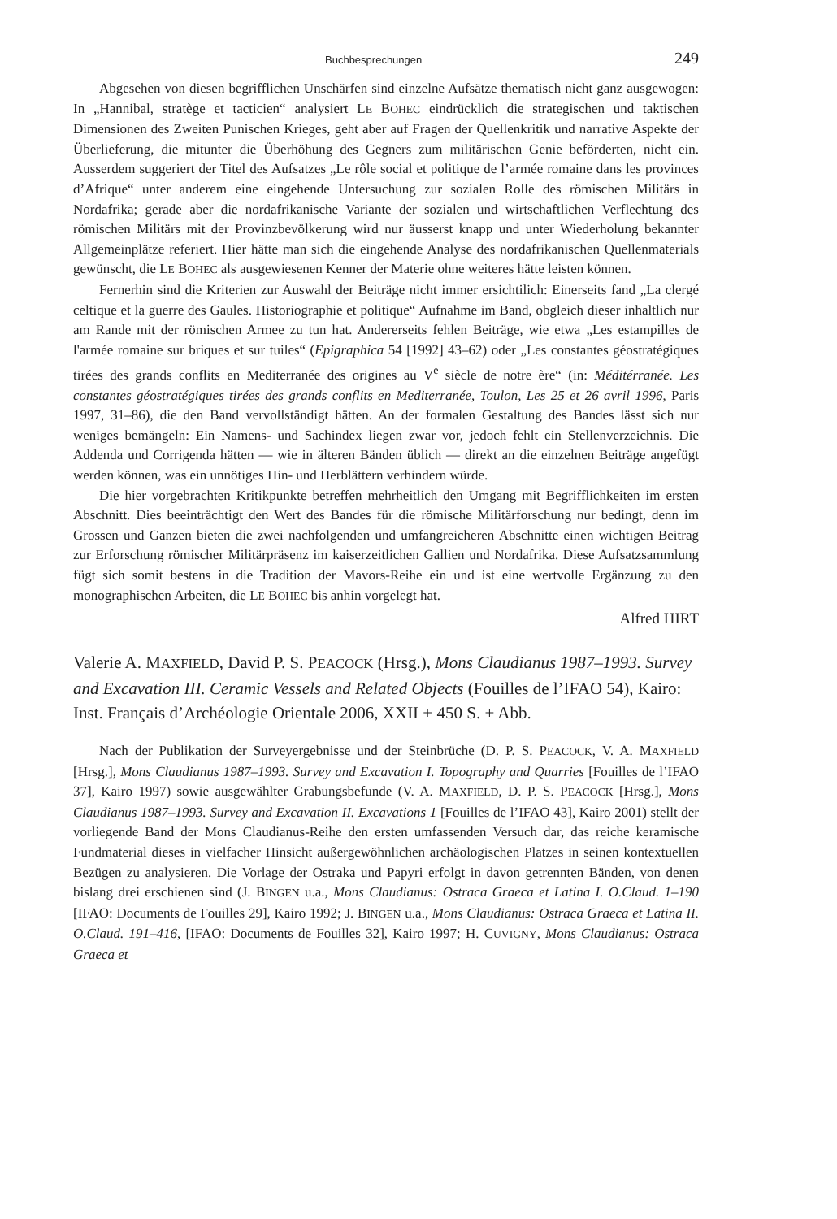Buchbesprechungen 249
Abgesehen von diesen begrifflichen Unschärfen sind einzelne Aufsätze thematisch nicht ganz ausgewogen: In „Hannibal, stratège et tacticien“ analysiert LE BOHEC eindrücklich die strategischen und taktischen Dimensionen des Zweiten Punischen Krieges, geht aber auf Fragen der Quellenkritik und narrative Aspekte der Überlieferung, die mitunter die Überhöhung des Gegners zum militärischen Genie beförderten, nicht ein. Ausserdem suggeriert der Titel des Aufsatzes „Le rôle social et politique de l’armée romaine dans les provinces d’Afrique“ unter anderem eine eingehende Untersuchung zur sozialen Rolle des römischen Militärs in Nordafrika; gerade aber die nordafrikanische Variante der sozialen und wirtschaftlichen Verflechtung des römischen Militärs mit der Provinzbevölkerung wird nur äusserst knapp und unter Wiederholung bekannter Allgemeinplätze referiert. Hier hätte man sich die eingehende Analyse des nordafrikanischen Quellenmaterials gewünscht, die LE BOHEC als ausgewiesenen Kenner der Materie ohne weiteres hätte leisten können.
Fernerhin sind die Kriterien zur Auswahl der Beiträge nicht immer ersichtilich: Einerseits fand „La clergé celtique et la guerre des Gaules. Historiographie et politique“ Aufnahme im Band, obgleich dieser inhaltlich nur am Rande mit der römischen Armee zu tun hat. Andererseits fehlen Beiträge, wie etwa „Les estampilles de l'armée romaine sur briques et sur tuiles“ (Epigraphica 54 [1992] 43–62) oder „Les constantes géostratégiques tirées des grands conflits en Mediterranée des origines au V<sup>e</sup> siècle de notre ère“ (in: Méditérranée. Les constantes géostratégiques tirées des grands conflits en Mediterranée, Toulon, Les 25 et 26 avril 1996, Paris 1997, 31–86), die den Band vervollständigt hätten. An der formalen Gestaltung des Bandes lässt sich nur weniges bemängeln: Ein Namens- und Sachindex liegen zwar vor, jedoch fehlt ein Stellenverzeichnis. Die Addenda und Corrigenda hätten — wie in älteren Bänden üblich — direkt an die einzelnen Beiträge angefügt werden können, was ein unnötiges Hin- und Herblättern verhindern würde.
Die hier vorgebrachten Kritikpunkte betreffen mehrheitlich den Umgang mit Begrifflichkeiten im ersten Abschnitt. Dies beeinträchtigt den Wert des Bandes für die römische Militärforschung nur bedingt, denn im Grossen und Ganzen bieten die zwei nachfolgenden und umfangreicheren Abschnitte einen wichtigen Beitrag zur Erforschung römischer Militärpräsenz im kaiserzeitlichen Gallien und Nordafrika. Diese Aufsatzsammlung fügt sich somit bestens in die Tradition der Mavors-Reihe ein und ist eine wertvolle Ergänzung zu den monographischen Arbeiten, die LE BOHEC bis anhin vorgelegt hat.
Alfred HIRT
Valerie A. MAXFIELD, David P. S. PEACOCK (Hrsg.), Mons Claudianus 1987–1993. Survey and Excavation III. Ceramic Vessels and Related Objects (Fouilles de l’IFAO 54), Kairo: Inst. Français d’Archéologie Orientale 2006, XXII + 450 S. + Abb.
Nach der Publikation der Surveyergebnisse und der Steinbrüche (D. P. S. PEACOCK, V. A. MAXFIELD [Hrsg.], Mons Claudianus 1987–1993. Survey and Excavation I. Topography and Quarries [Fouilles de l’IFAO 37], Kairo 1997) sowie ausgewählter Grabungsbefunde (V. A. MAXFIELD, D. P. S. PEACOCK [Hrsg.], Mons Claudianus 1987–1993. Survey and Excavation II. Excavations 1 [Fouilles de l’IFAO 43], Kairo 2001) stellt der vorliegende Band der Mons Claudianus-Reihe den ersten umfassenden Versuch dar, das reiche keramische Fundmaterial dieses in vielfacher Hinsicht außergewöhnlichen archäologischen Platzes in seinen kontextuellen Bezügen zu analysieren. Die Vorlage der Ostraka und Papyri erfolgt in davon getrennten Bänden, von denen bislang drei erschienen sind (J. BINGEN u.a., Mons Claudianus: Ostraca Graeca et Latina I. O.Claud. 1–190 [IFAO: Documents de Fouilles 29], Kairo 1992; J. BINGEN u.a., Mons Claudianus: Ostraca Graeca et Latina II. O.Claud. 191–416, [IFAO: Documents de Fouilles 32], Kairo 1997; H. CUVIGNY, Mons Claudianus: Ostraca Graeca et